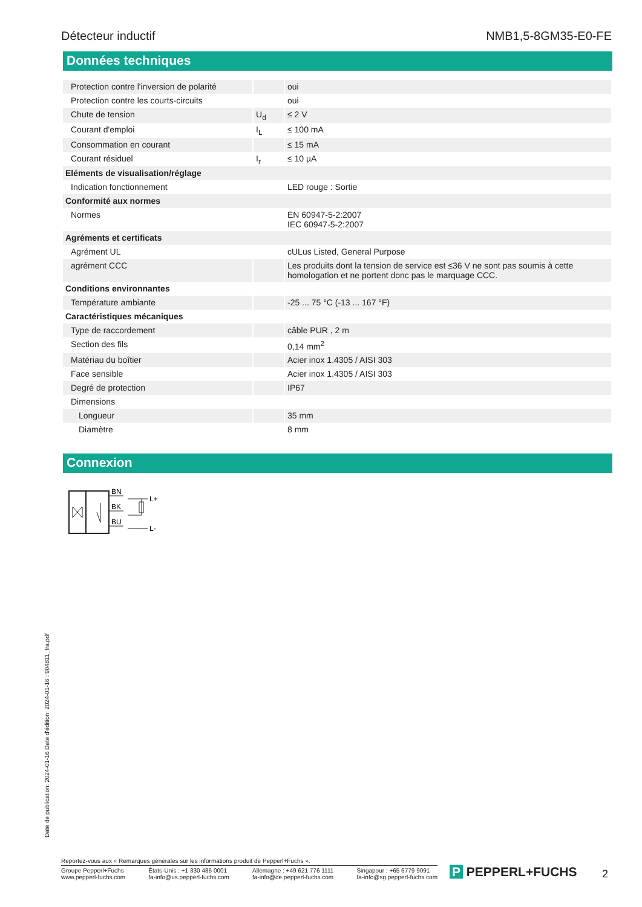Détecteur inductif NMB1,5-8GM35-E0-FE
Données techniques
| Protection contre l'inversion de polarité | | oui |
| Protection contre les courts-circuits | | oui |
| Chute de tension | U<sub>d</sub> | ≤ 2 V |
| Courant d'emploi | I<sub>L</sub> | ≤ 100 mA |
| Consommation en courant | | ≤ 15 mA |
| Courant résiduel | I<sub>r</sub> | ≤ 10 µA |
| Eléments de visualisation/réglage | | |
| Indication fonctionnement | | LED rouge : Sortie |
| Conformité aux normes | | |
| Normes | | EN 60947-5-2:2007 IEC 60947-5-2:2007 |
| Agréments et certificats | | |
| Agrément UL | | cULus Listed, General Purpose |
| agrément CCC | | Les produits dont la tension de service est ≤36 V ne sont pas soumis à cette homologation et ne portent donc pas le marquage CCC. |
| Conditions environnantes | | |
| Température ambiante | | -25 ... 75 °C (-13 ... 167 °F) |
| Caractéristiques mécaniques | | |
| Type de raccordement | | câble PUR , 2 m |
| Section des fils | | 0,14 mm<sup>2</sup> |
| Matériau du boîtier | | Acier inox 1.4305 / AISI 303 |
| Face sensible | | Acier inox 1.4305 / AISI 303 |
| Degré de protection | | IP67 |
| Dimensions | | |
| Longueur | | 35 mm |
| Diamètre | | 8 mm |
Connexion
BN
BK
BU
L+
L-
Date de publication: 2024-01-16 Date d'édition: 2024-01-16 : 904811_fra.pdf
Reportez-vous aux « Remarques générales sur les informations produit de Pepperl+Fuchs ».
Groupe Pepperl+Fuchs
www.pepperl-fuchs.com
États-Unis : +1 330 486 0001
fa-info@us.pepperl-fuchs.com
Allemagne : +49 621 776 1111
fa-info@de.pepperl-fuchs.com
Singapour : +65 6779 9091
fa-info@sg.pepperl-fuchs.com
P PEPPERL+FUCHS 2